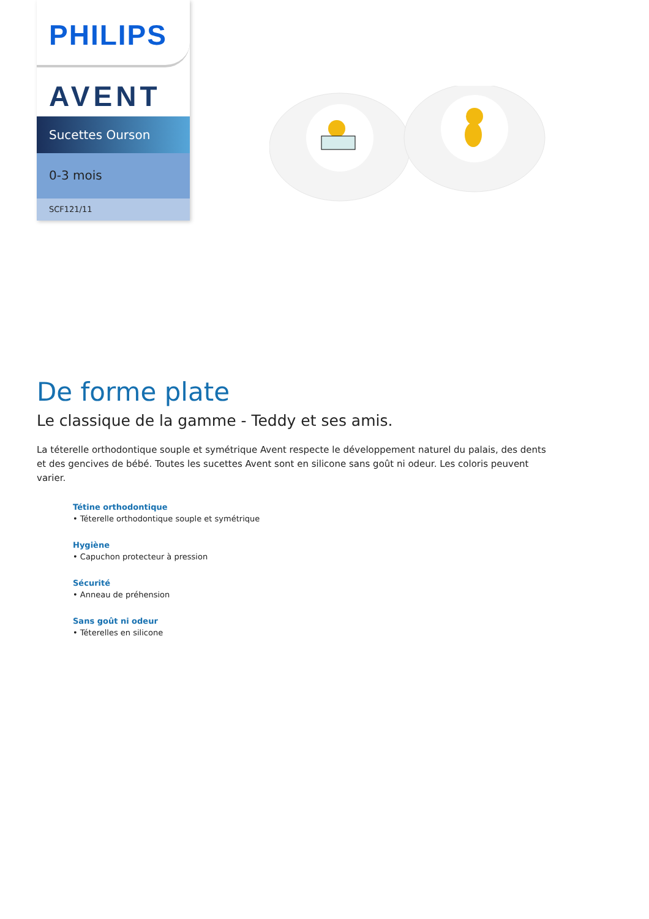PHILIPS
AVENT
Sucettes Ourson
0-3 mois
SCF121/11
De forme plate
Le classique de la gamme - Teddy et ses amis.
La téterelle orthodontique souple et symétrique Avent respecte le développement naturel du palais, des dents et des gencives de bébé. Toutes les sucettes Avent sont en silicone sans goût ni odeur. Les coloris peuvent varier.
Tétine orthodontique
• Téterelle orthodontique souple et symétrique
Hygiène
• Capuchon protecteur à pression
Sécurité
• Anneau de préhension
Sans goût ni odeur
• Téterelles en silicone